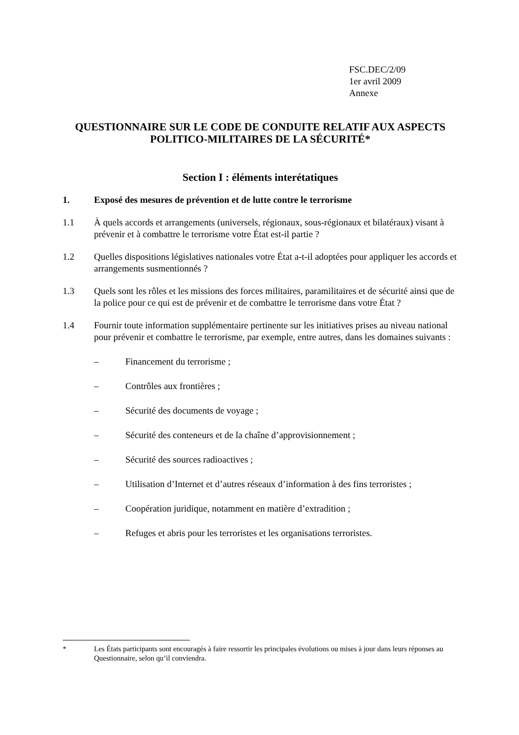FSC.DEC/2/09
1er avril 2009
Annexe
QUESTIONNAIRE SUR LE CODE DE CONDUITE RELATIF AUX ASPECTS POLITICO-MILITAIRES DE LA SÉCURITÉ*
Section I : éléments interétatiques
1. Exposé des mesures de prévention et de lutte contre le terrorisme
1.1 À quels accords et arrangements (universels, régionaux, sous-régionaux et bilatéraux) visant à prévenir et à combattre le terrorisme votre État est-il partie ?
1.2 Quelles dispositions législatives nationales votre État a-t-il adoptées pour appliquer les accords et arrangements susmentionnés ?
1.3 Quels sont les rôles et les missions des forces militaires, paramilitaires et de sécurité ainsi que de la police pour ce qui est de prévenir et de combattre le terrorisme dans votre État ?
1.4 Fournir toute information supplémentaire pertinente sur les initiatives prises au niveau national pour prévenir et combattre le terrorisme, par exemple, entre autres, dans les domaines suivants :
– Financement du terrorisme ;
– Contrôles aux frontières ;
– Sécurité des documents de voyage ;
– Sécurité des conteneurs et de la chaîne d’approvisionnement ;
– Sécurité des sources radioactives ;
– Utilisation d’Internet et d’autres réseaux d’information à des fins terroristes ;
– Coopération juridique, notamment en matière d’extradition ;
– Refuges et abris pour les terroristes et les organisations terroristes.
* Les États participants sont encouragés à faire ressortir les principales évolutions ou mises à jour dans leurs réponses au Questionnaire, selon qu’il conviendra.